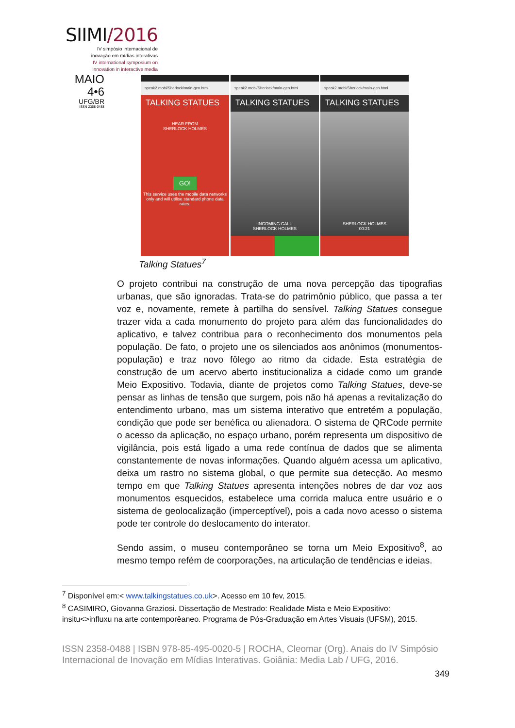SIIMI/2016
IV simpósio internacional de
inovação em mídias interativas
IV international symposium on
innovation in interactive media
MAIO
4•6
UFG/BR
ISSN 2358-0488
speak2.mobi/Sherlock/main-gen.html
TALKING STATUES
HEAR FROM
SHERLOCK HOLMES
GO!
This service uses the mobile data networks only and will utilise standard phone data rates.
speak2.mobi/Sherlock/main-gen.html
TALKING STATUES
INCOMING CALL
SHERLOCK HOLMES
speak2.mobi/Sherlock/main-gen.html
TALKING STATUES
SHERLOCK HOLMES
00:21
Talking Statues<sup>7</sup>
O projeto contribui na construção de uma nova percepção das tipografias urbanas, que são ignoradas. Trata-se do patrimônio público, que passa a ter voz e, novamente, remete à partilha do sensível. Talking Statues consegue trazer vida a cada monumento do projeto para além das funcionalidades do aplicativo, e talvez contribua para o reconhecimento dos monumentos pela população. De fato, o projeto une os silenciados aos anônimos (monumentos-população) e traz novo fôlego ao ritmo da cidade. Esta estratégia de construção de um acervo aberto institucionaliza a cidade como um grande Meio Expositivo. Todavia, diante de projetos como Talking Statues, deve-se pensar as linhas de tensão que surgem, pois não há apenas a revitalização do entendimento urbano, mas um sistema interativo que entretém a população, condição que pode ser benéfica ou alienadora. O sistema de QRCode permite o acesso da aplicação, no espaço urbano, porém representa um dispositivo de vigilância, pois está ligado a uma rede contínua de dados que se alimenta constantemente de novas informações. Quando alguém acessa um aplicativo, deixa um rastro no sistema global, o que permite sua detecção. Ao mesmo tempo em que Talking Statues apresenta intenções nobres de dar voz aos monumentos esquecidos, estabelece uma corrida maluca entre usuário e o sistema de geolocalização (imperceptível), pois a cada novo acesso o sistema pode ter controle do deslocamento do interator.
Sendo assim, o museu contemporâneo se torna um Meio Expositivo<sup>8</sup>, ao mesmo tempo refém de coorporações, na articulação de tendências e ideias.
<sup>7</sup> Disponível em:< www.talkingstatues.co.uk>. Acesso em 10 fev, 2015.
<sup>8</sup> CASIMIRO, Giovanna Graziosi. Dissertação de Mestrado: Realidade Mista e Meio Expositivo: insitu<>influxu na arte contemporêaneo. Programa de Pós-Graduação em Artes Visuais (UFSM), 2015.
ISSN 2358-0488 | ISBN 978-85-495-0020-5 | ROCHA, Cleomar (Org). Anais do IV Simpósio Internacional de Inovação em Mídias Interativas. Goiânia: Media Lab / UFG, 2016.
349